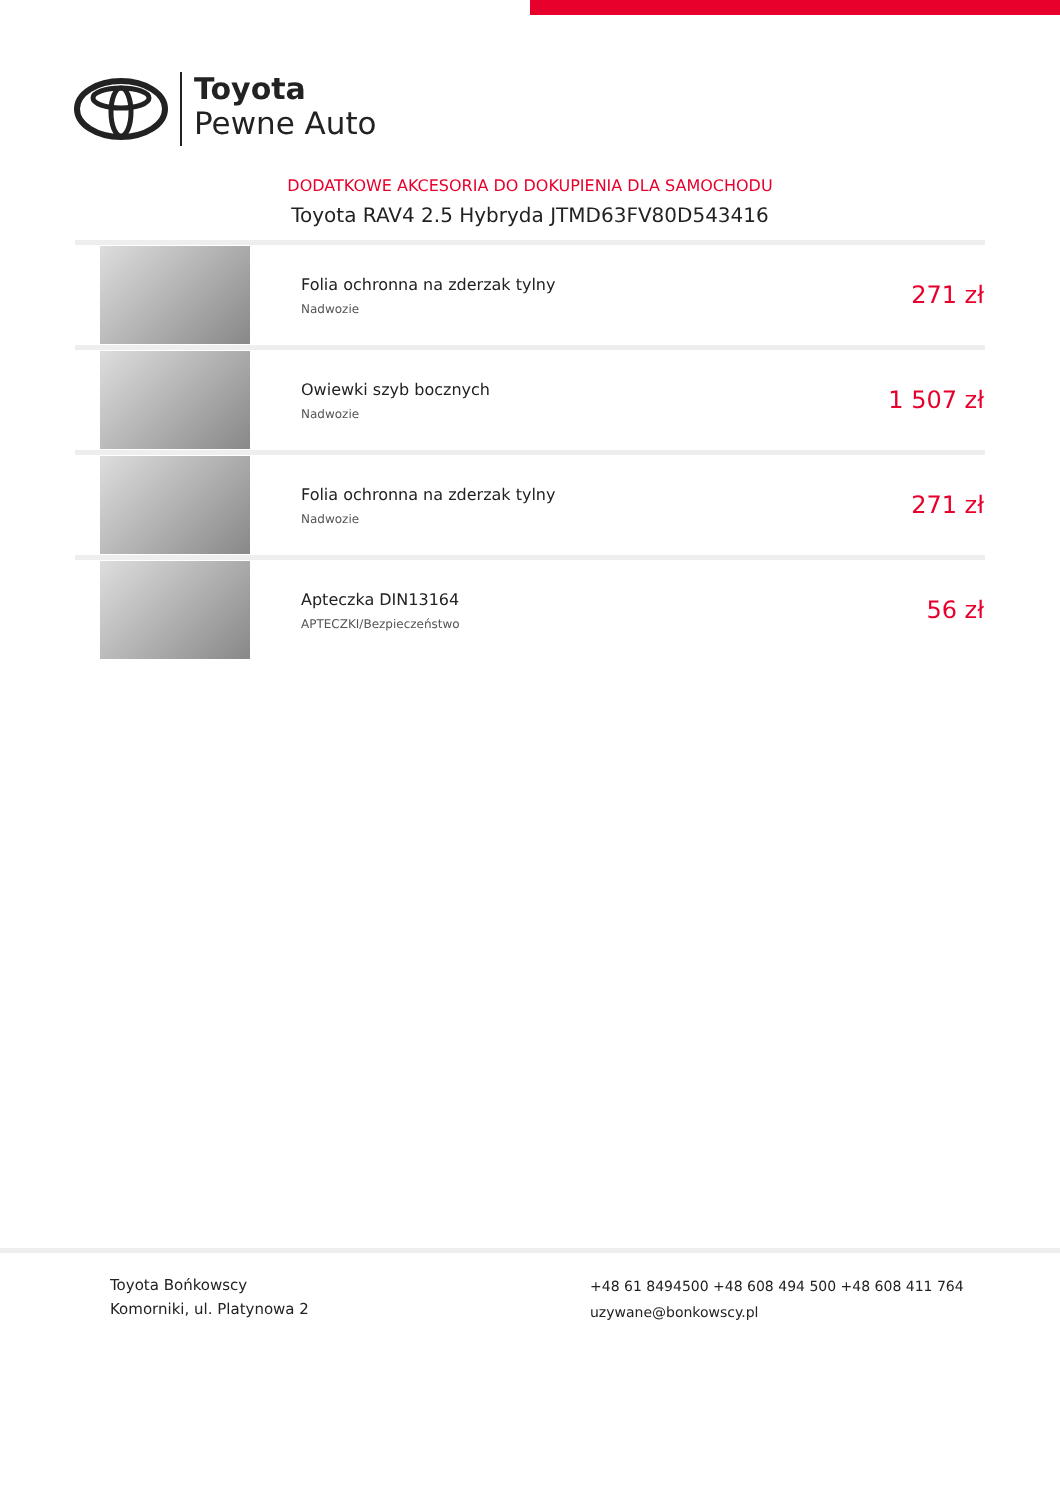Toyota
Pewne Auto
DODATKOWE AKCESORIA DO DOKUPIENIA DLA SAMOCHODU
Toyota RAV4 2.5 Hybryda JTMD63FV80D543416
| | Folia ochronna na zderzak tylny Nadwozie | 271 zł |
| | Owiewki szyb bocznych Nadwozie | 1 507 zł |
| | Folia ochronna na zderzak tylny Nadwozie | 271 zł |
| | Apteczka DIN13164 APTECZKI/Bezpieczeństwo | 56 zł |
Toyota Bońkowscy
Komorniki, ul. Platynowa 2
+48 61 8494500 +48 608 494 500 +48 608 411 764
uzywane@bonkowscy.pl